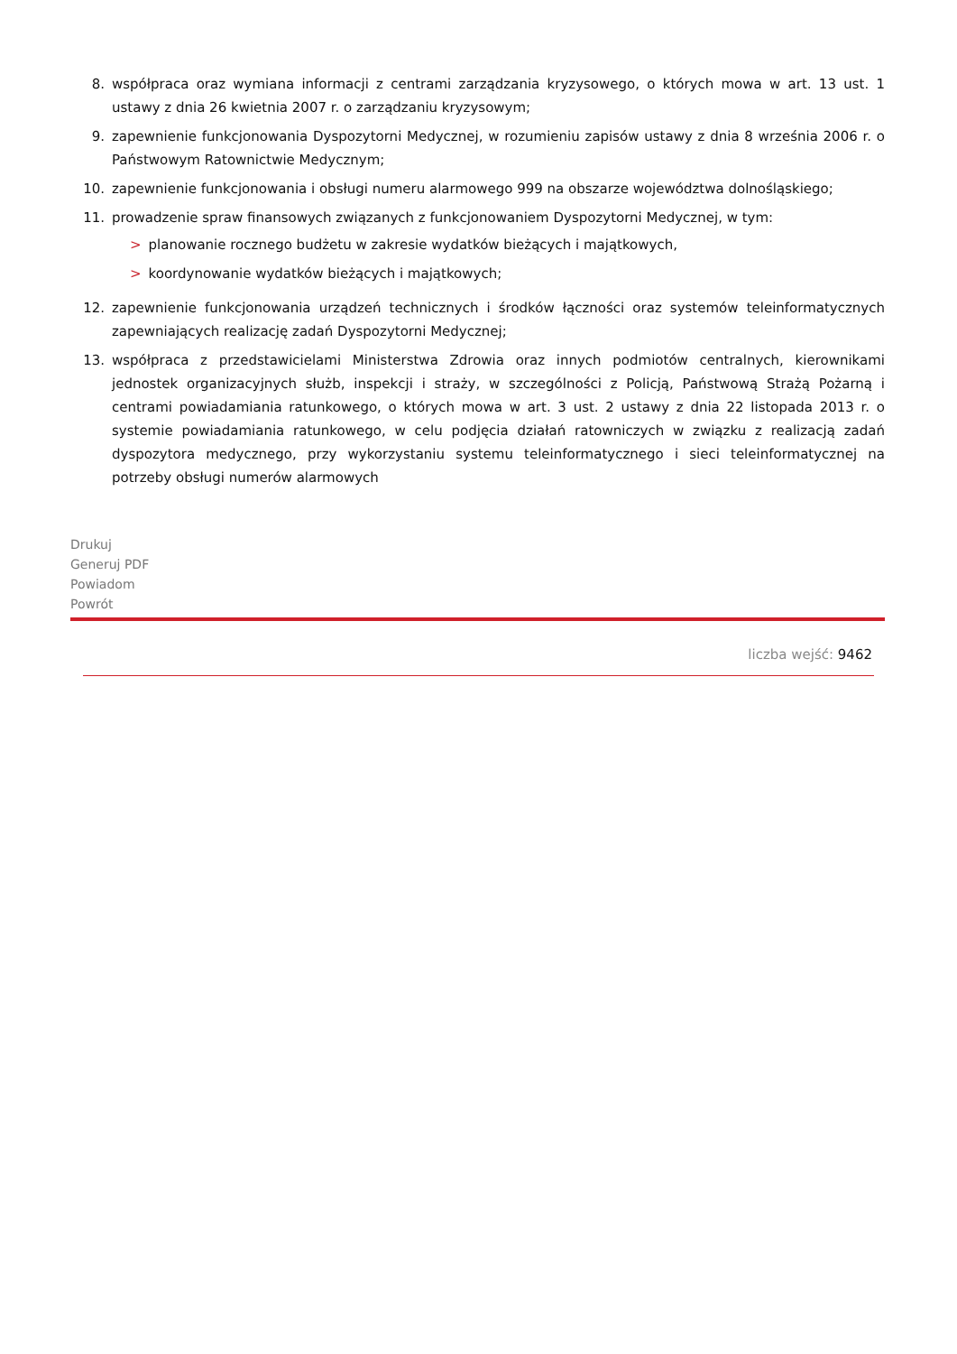8. współpraca oraz wymiana informacji z centrami zarządzania kryzysowego, o których mowa w art. 13 ust. 1 ustawy z dnia 26 kwietnia 2007 r. o zarządzaniu kryzysowym;
9. zapewnienie funkcjonowania Dyspozytorni Medycznej, w rozumieniu zapisów ustawy z dnia 8 września 2006 r. o Państwowym Ratownictwie Medycznym;
10. zapewnienie funkcjonowania i obsługi numeru alarmowego 999 na obszarze województwa dolnośląskiego;
11. prowadzenie spraw finansowych związanych z funkcjonowaniem Dyspozytorni Medycznej, w tym:
> planowanie rocznego budżetu w zakresie wydatków bieżących i majątkowych,
> koordynowanie wydatków bieżących i majątkowych;
12. zapewnienie funkcjonowania urządzeń technicznych i środków łączności oraz systemów teleinformatycznych zapewniających realizację zadań Dyspozytorni Medycznej;
13. współpraca z przedstawicielami Ministerstwa Zdrowia oraz innych podmiotów centralnych, kierownikami jednostek organizacyjnych służb, inspekcji i straży, w szczególności z Policją, Państwową Strażą Pożarną i centrami powiadamiania ratunkowego, o których mowa w art. 3 ust. 2 ustawy z dnia 22 listopada 2013 r. o systemie powiadamiania ratunkowego, w celu podjęcia działań ratowniczych w związku z realizacją zadań dyspozytora medycznego, przy wykorzystaniu systemu teleinformatycznego i sieci teleinformatycznej na potrzeby obsługi numerów alarmowych
Drukuj
Generuj PDF
Powiadom
Powrót
liczba wejść: 9462